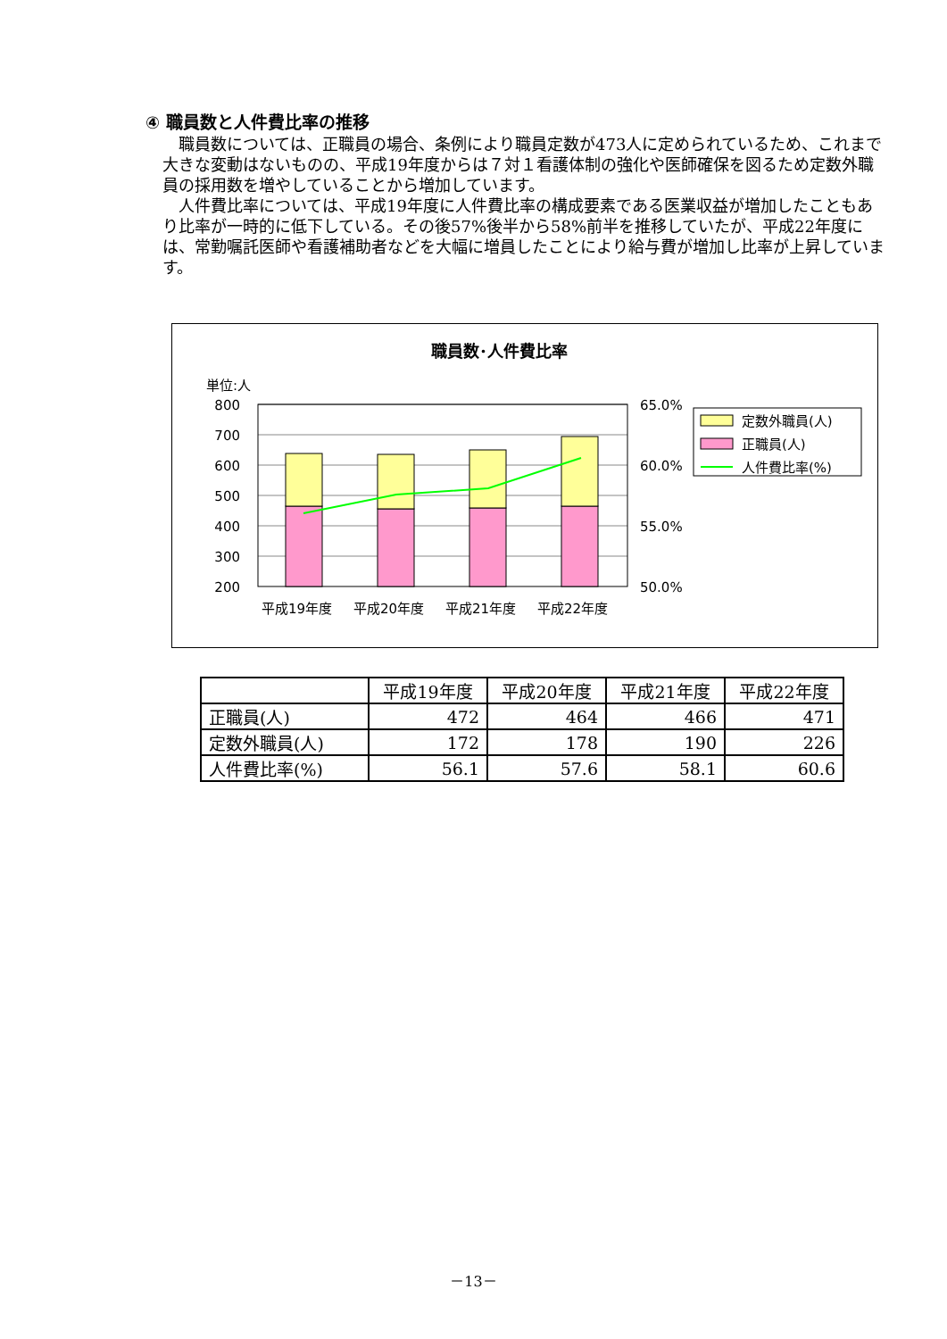④ 職員数と人件費比率の推移
職員数については、正職員の場合、条例により職員定数が473人に定められているため、これまで大きな変動はないものの、平成19年度からは７対１看護体制の強化や医師確保を図るため定数外職員の採用数を増やしていることから増加しています。
人件費比率については、平成19年度に人件費比率の構成要素である医業収益が増加したこともあり比率が一時的に低下している。その後57%後半から58%前半を推移していたが、平成22年度には、常勤嘱託医師や看護補助者などを大幅に増員したことにより給与費が増加し比率が上昇しています。
職員数･人件費比率
単位:人
800
700
600
500
400
300
200
65.0%
60.0%
55.0%
50.0%
平成19年度
平成20年度
平成21年度
平成22年度
定数外職員(人)
正職員(人)
人件費比率(%)
| | 平成19年度 | 平成20年度 | 平成21年度 | 平成22年度 |
| --- | --- | --- | --- | --- |
| 正職員(人) | 472 | 464 | 466 | 471 |
| 定数外職員(人) | 172 | 178 | 190 | 226 |
| 人件費比率(%) | 56.1 | 57.6 | 58.1 | 60.6 |
－13－